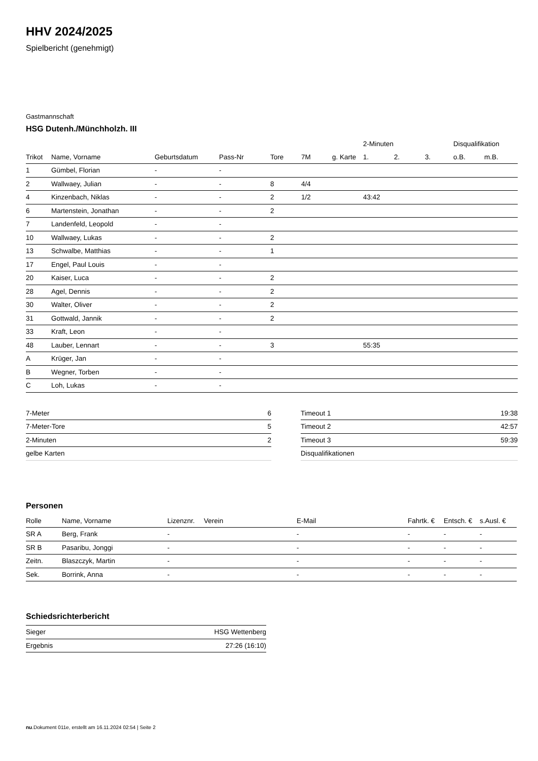HHV 2024/2025
Spielbericht (genehmigt)
Gastmannschaft
HSG Dutenh./Münchholzh. III
| | | | | | | | 2-Minuten | | | Disqualifikation | |
| --- | --- | --- | --- | --- | --- | --- | --- | --- | --- | --- | --- |
| Trikot | Name, Vorname | Geburtsdatum | Pass-Nr | Tore | 7M | g. Karte | 1. | 2. | 3. | o.B. | m.B. |
| 1 | Gümbel, Florian | - | - | | | | | | | | |
| 2 | Wallwaey, Julian | - | - | 8 | 4/4 | | | | | | |
| 4 | Kinzenbach, Niklas | - | - | 2 | 1/2 | | 43:42 | | | | |
| 6 | Martenstein, Jonathan | - | - | 2 | | | | | | | |
| 7 | Landenfeld, Leopold | - | - | | | | | | | | |
| 10 | Wallwaey, Lukas | - | - | 2 | | | | | | | |
| 13 | Schwalbe, Matthias | - | - | 1 | | | | | | | |
| 17 | Engel, Paul Louis | - | - | | | | | | | | |
| 20 | Kaiser, Luca | - | - | 2 | | | | | | | |
| 28 | Agel, Dennis | - | - | 2 | | | | | | | |
| 30 | Walter, Oliver | - | - | 2 | | | | | | | |
| 31 | Gottwald, Jannik | - | - | 2 | | | | | | | |
| 33 | Kraft, Leon | - | - | | | | | | | | |
| 48 | Lauber, Lennart | - | - | 3 | | | 55:35 | | | | |
| A | Krüger, Jan | - | - | | | | | | | | |
| B | Wegner, Torben | - | - | | | | | | | | |
| C | Loh, Lukas | - | - | | | | | | | | |
| 7-Meter | 6 |
| 7-Meter-Tore | 5 |
| 2-Minuten | 2 |
| gelbe Karten | |
| Timeout 1 | 19:38 |
| Timeout 2 | 42:57 |
| Timeout 3 | 59:39 |
| Disqualifikationen | |
Personen
| Rolle | Name, Vorname | Lizenznr. | Verein | E-Mail | Fahrtk. € | Entsch. € | s.Ausl. € |
| --- | --- | --- | --- | --- | --- | --- | --- |
| SR A | Berg, Frank | - | | - | - | - | - |
| SR B | Pasaribu, Jonggi | - | | - | - | - | - |
| Zeitn. | Blaszczyk, Martin | - | | - | - | - | - |
| Sek. | Borrink, Anna | - | | - | - | - | - |
Schiedsrichterbericht
| Sieger | HSG Wettenberg |
| Ergebnis | 27:26 (16:10) |
nu.Dokument 011e, erstellt am 16.11.2024 02:54 | Seite 2